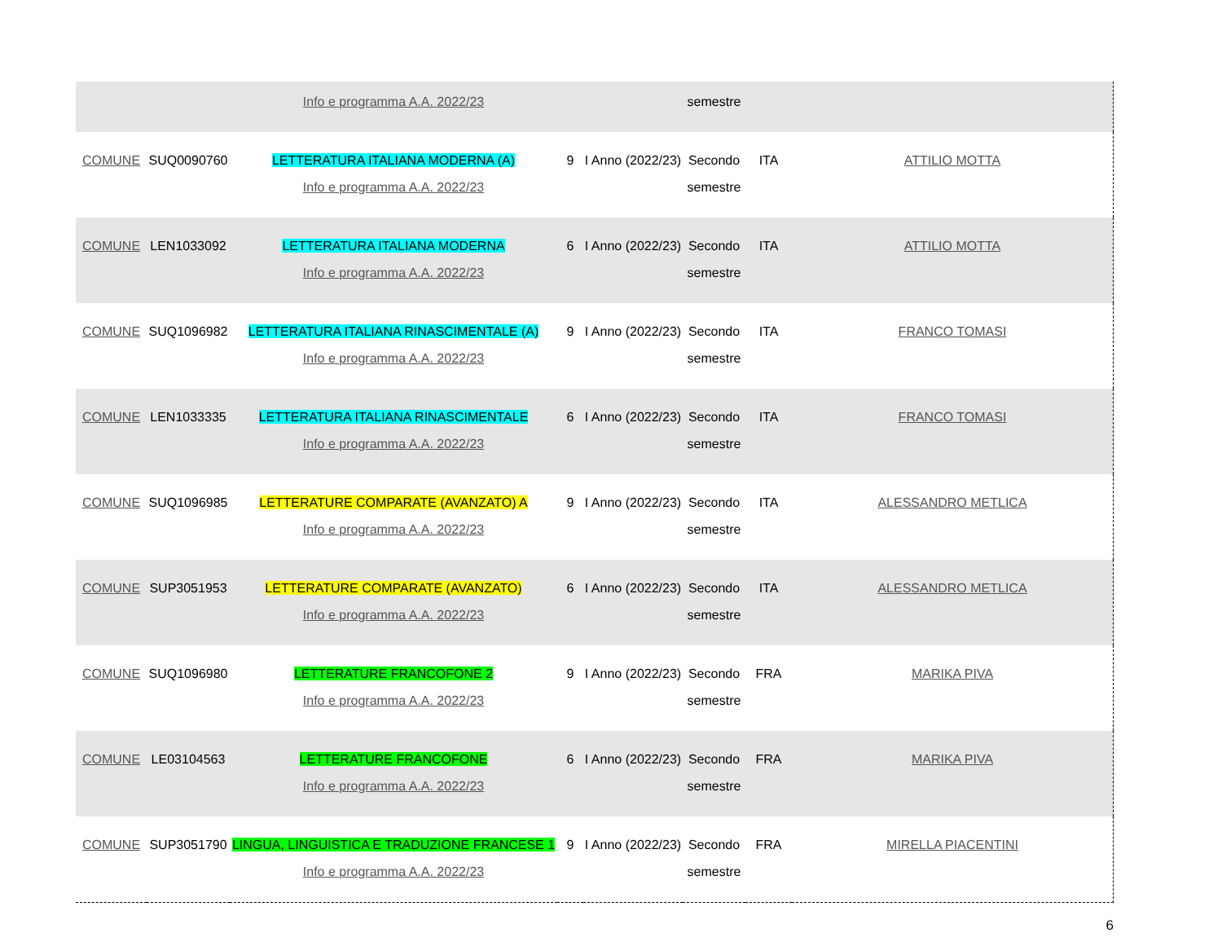| | | Info e programma A.A. 2022/23 | | | semestre | | |
| COMUNE | SUQ0090760 | LETTERATURA ITALIANA MODERNA (A) Info e programma A.A. 2022/23 | 9 | I Anno (2022/23) | Secondo semestre | ITA | ATTILIO MOTTA |
| COMUNE | LEN1033092 | LETTERATURA ITALIANA MODERNA Info e programma A.A. 2022/23 | 6 | I Anno (2022/23) | Secondo semestre | ITA | ATTILIO MOTTA |
| COMUNE | SUQ1096982 | LETTERATURA ITALIANA RINASCIMENTALE (A) Info e programma A.A. 2022/23 | 9 | I Anno (2022/23) | Secondo semestre | ITA | FRANCO TOMASI |
| COMUNE | LEN1033335 | LETTERATURA ITALIANA RINASCIMENTALE Info e programma A.A. 2022/23 | 6 | I Anno (2022/23) | Secondo semestre | ITA | FRANCO TOMASI |
| COMUNE | SUQ1096985 | LETTERATURE COMPARATE (AVANZATO) A Info e programma A.A. 2022/23 | 9 | I Anno (2022/23) | Secondo semestre | ITA | ALESSANDRO METLICA |
| COMUNE | SUP3051953 | LETTERATURE COMPARATE (AVANZATO) Info e programma A.A. 2022/23 | 6 | I Anno (2022/23) | Secondo semestre | ITA | ALESSANDRO METLICA |
| COMUNE | SUQ1096980 | LETTERATURE FRANCOFONE 2 Info e programma A.A. 2022/23 | 9 | I Anno (2022/23) | Secondo semestre | FRA | MARIKA PIVA |
| COMUNE | LE03104563 | LETTERATURE FRANCOFONE Info e programma A.A. 2022/23 | 6 | I Anno (2022/23) | Secondo semestre | FRA | MARIKA PIVA |
| COMUNE | SUP3051790 | LINGUA, LINGUISTICA E TRADUZIONE FRANCESE 1 Info e programma A.A. 2022/23 | 9 | I Anno (2022/23) | Secondo semestre | FRA | MIRELLA PIACENTINI |
6